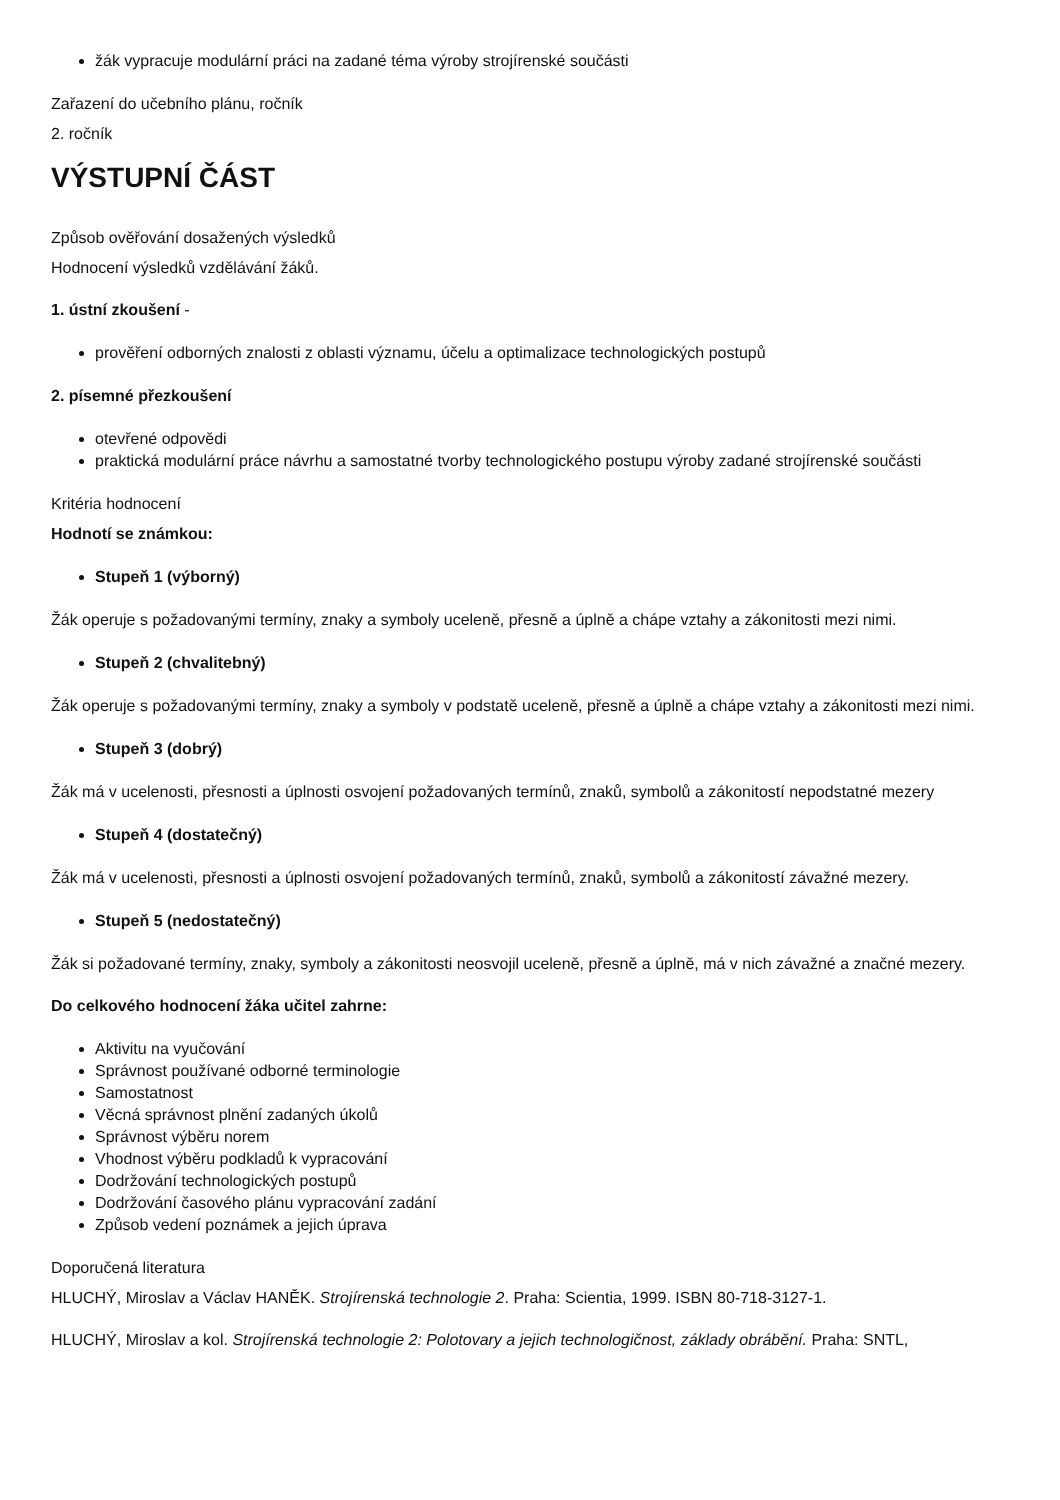žák vypracuje modulární práci na zadané téma výroby strojírenské součásti
Zařazení do učebního plánu, ročník
2. ročník
VÝSTUPNÍ ČÁST
Způsob ověřování dosažených výsledků
Hodnocení výsledků vzdělávání žáků.
1. ústní zkoušení -
prověření odborných znalosti z oblasti významu, účelu a optimalizace technologických postupů
2. písemné přezkoušení
otevřené odpovědi
praktická modulární práce návrhu a samostatné tvorby technologického postupu výroby zadané strojírenské součásti
Kritéria hodnocení
Hodnotí se známkou:
Stupeň 1 (výborný)
Žák operuje s požadovanými termíny, znaky a symboly uceleně, přesně a úplně a chápe vztahy a zákonitosti mezi nimi.
Stupeň 2 (chvalitebný)
Žák operuje s požadovanými termíny, znaky a symboly v podstatě uceleně, přesně a úplně a chápe vztahy a zákonitosti mezi nimi.
Stupeň 3 (dobrý)
Žák má v ucelenosti, přesnosti a úplnosti osvojení požadovaných termínů, znaků, symbolů a zákonitostí nepodstatné mezery
Stupeň 4 (dostatečný)
Žák má v ucelenosti, přesnosti a úplnosti osvojení požadovaných termínů, znaků, symbolů a zákonitostí závažné mezery.
Stupeň 5 (nedostatečný)
Žák si požadované termíny, znaky, symboly a zákonitosti neosvojil uceleně, přesně a úplně, má v nich závažné a značné mezery.
Do celkového hodnocení žáka učitel zahrne:
Aktivitu na vyučování
Správnost používané odborné terminologie
Samostatnost
Věcná správnost plnění zadaných úkolů
Správnost výběru norem
Vhodnost výběru podkladů k vypracování
Dodržování technologických postupů
Dodržování časového plánu vypracování zadání
Způsob vedení poznámek a jejich úprava
Doporučená literatura
HLUCHÝ, Miroslav a Václav HANĚK. Strojírenská technologie 2. Praha: Scientia, 1999. ISBN 80-718-3127-1.
HLUCHÝ, Miroslav a kol. Strojírenská technologie 2: Polotovary a jejich technologičnost, základy obrábění. Praha: SNTL,